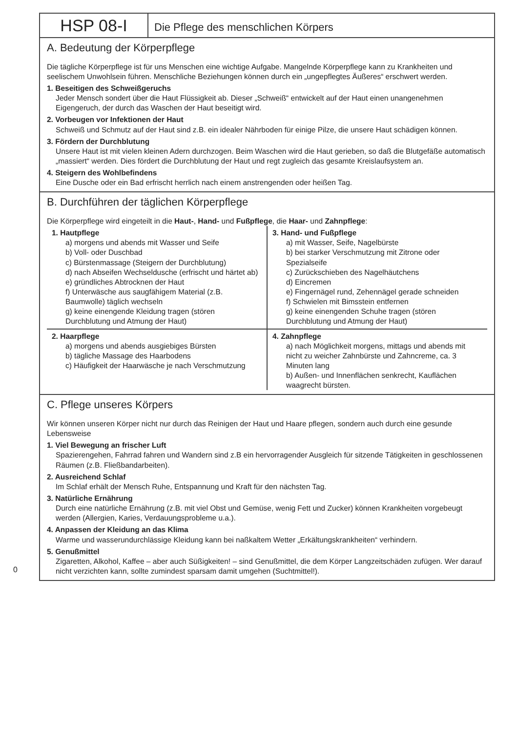HSP 08-I
Die Pflege des menschlichen Körpers
A. Bedeutung der Körperpflege
Die tägliche Körperpflege ist für uns Menschen eine wichtige Aufgabe. Mangelnde Körperpflege kann zu Krankheiten und seelischem Unwohlsein führen. Menschliche Beziehungen können durch ein „ungepflegtes Äußeres“ erschwert werden.
1. Beseitigen des Schweißgeruchs
Jeder Mensch sondert über die Haut Flüssigkeit ab. Dieser „Schweiß“ entwickelt auf der Haut einen unangenehmen Eigengeruch, der durch das Waschen der Haut beseitigt wird.
2. Vorbeugen vor Infektionen der Haut
Schweiß und Schmutz auf der Haut sind z.B. ein idealer Nährboden für einige Pilze, die unsere Haut schädigen können.
3. Fördern der Durchblutung
Unsere Haut ist mit vielen kleinen Adern durchzogen. Beim Waschen wird die Haut gerieben, so daß die Blutgefäße automatisch „massiert“ werden. Dies fördert die Durchblutung der Haut und regt zugleich das gesamte Kreislaufsystem an.
4. Steigern des Wohlbefindens
Eine Dusche oder ein Bad erfrischt herrlich nach einem anstrengenden oder heißen Tag.
B. Durchführen der täglichen Körperpflege
Die Körperpflege wird eingeteilt in die Haut-, Hand- und Fußpflege, die Haar- und Zahnpflege:
1. Hautpflege
a) morgens und abends mit Wasser und Seife
b) Voll- oder Duschbad
c) Bürstenmassage (Steigern der Durchblutung)
d) nach Abseifen Wechseldusche (erfrischt und härtet ab)
e) gründliches Abtrocknen der Haut
f) Unterwäsche aus saugfähigem Material (z.B. Baumwolle) täglich wechseln
g) keine einengende Kleidung tragen (stören Durchblutung und Atmung der Haut)
2. Haarpflege
a) morgens und abends ausgiebiges Bürsten
b) tägliche Massage des Haarbodens
c) Häufigkeit der Haarwäsche je nach Verschmutzung
3. Hand- und Fußpflege
a) mit Wasser, Seife, Nagelbürste
b) bei starker Verschmutzung mit Zitrone oder Spezialseife
c) Zurückschieben des Nagelhäutchens
d) Eincremen
e) Fingernägel rund, Zehennägel gerade schneiden
f) Schwielen mit Bimsstein entfernen
g) keine einengenden Schuhe tragen (stören Durchblutung und Atmung der Haut)
4. Zahnpflege
a) nach Möglichkeit morgens, mittags und abends mit nicht zu weicher Zahnbürste und Zahncreme, ca. 3 Minuten lang
b) Außen- und Innenflächen senkrecht, Kauflächen waagrecht bürsten.
C. Pflege unseres Körpers
Wir können unseren Körper nicht nur durch das Reinigen der Haut und Haare pflegen, sondern auch durch eine gesunde Lebensweise
1. Viel Bewegung an frischer Luft
Spazierengehen, Fahrrad fahren und Wandern sind z.B ein hervorragender Ausgleich für sitzende Tätigkeiten in geschlossenen Räumen (z.B. Fließbandarbeiten).
2. Ausreichend Schlaf
Im Schlaf erhält der Mensch Ruhe, Entspannung und Kraft für den nächsten Tag.
3. Natürliche Ernährung
Durch eine natürliche Ernährung (z.B. mit viel Obst und Gemüse, wenig Fett und Zucker) können Krankheiten vorgebeugt werden (Allergien, Karies, Verdauungsprobleme u.a.).
4. Anpassen der Kleidung an das Klima
Warme und wasserundurchlässige Kleidung kann bei naßkaltem Wetter „Erkältungskrankheiten“ verhindern.
5. Genußmittel
Zigaretten, Alkohol, Kaffee – aber auch Süßigkeiten! – sind Genußmittel, die dem Körper Langzeitschäden zufügen. Wer darauf nicht verzichten kann, sollte zumindest sparsam damit umgehen (Suchtmittel!).
0